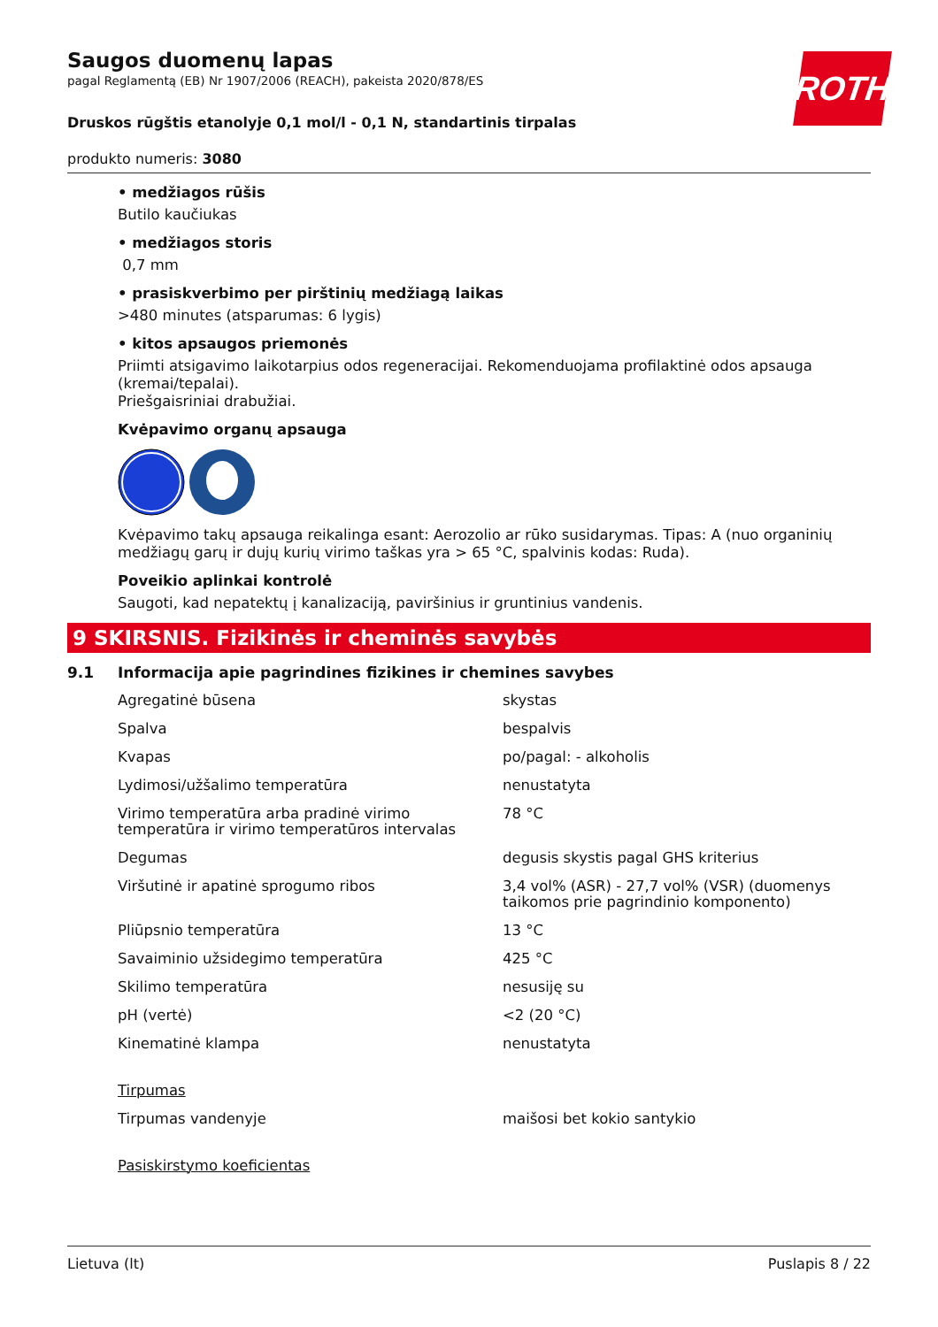ROTH
Saugos duomenų lapas
pagal Reglamentą (EB) Nr 1907/2006 (REACH), pakeista 2020/878/ES
Druskos rūgštis etanolyje 0,1 mol/l - 0,1 N, standartinis tirpalas
produkto numeris: 3080
• medžiagos rūšis
Butilo kaučiukas
• medžiagos storis
0,7 mm
• prasiskverbimo per pirštinių medžiagą laikas
>480 minutes (atsparumas: 6 lygis)
• kitos apsaugos priemonės
Priimti atsigavimo laikotarpius odos regeneracijai. Rekomenduojama profilaktinė odos apsauga (kremai/tepalai).
Priešgaisriniai drabužiai.
Kvėpavimo organų apsauga
Kvėpavimo takų apsauga reikalinga esant: Aerozolio ar rūko susidarymas. Tipas: A (nuo organinių medžiagų garų ir dujų kurių virimo taškas yra > 65 °C, spalvinis kodas: Ruda).
Poveikio aplinkai kontrolė
Saugoti, kad nepatektų į kanalizaciją, paviršinius ir gruntinius vandenis.
9 SKIRSNIS. Fizikinės ir cheminės savybės
9.1 Informacija apie pagrindines fizikines ir chemines savybes
| Agregatinė būsena | skystas |
| Spalva | bespalvis |
| Kvapas | po/pagal: - alkoholis |
| Lydimosi/užšalimo temperatūra | nenustatyta |
| Virimo temperatūra arba pradinė virimo temperatūra ir virimo temperatūros intervalas | 78 °C |
| Degumas | degusis skystis pagal GHS kriterius |
| Viršutinė ir apatinė sprogumo ribos | 3,4 vol% (ASR) - 27,7 vol% (VSR) (duomenys taikomos prie pagrindinio komponento) |
| Pliūpsnio temperatūra | 13 °C |
| Savaiminio užsidegimo temperatūra | 425 °C |
| Skilimo temperatūra | nesusiję su |
| pH (vertė) | <2 (20 °C) |
| Kinematinė klampa | nenustatyta |
| Tirpumas | |
| Tirpumas vandenyje | maišosi bet kokio santykio |
| Pasiskirstymo koeficientas | |
Lietuva (lt) Puslapis 8 / 22